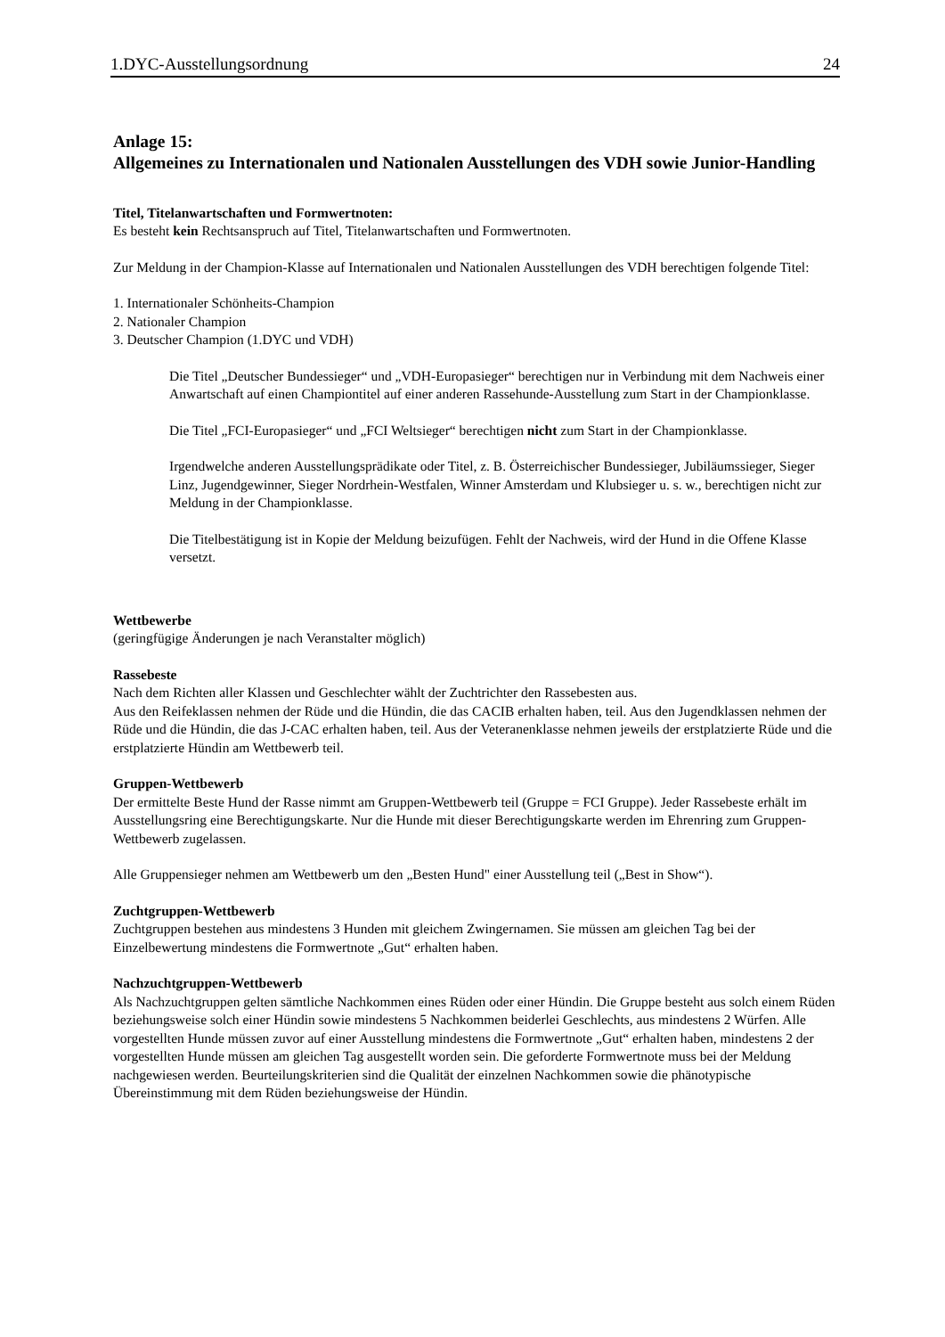1.DYC-Ausstellungsordnung 24
Anlage 15:
Allgemeines zu Internationalen und Nationalen Ausstellungen des VDH sowie Junior-Handling
Titel, Titelanwartschaften und Formwertnoten:
Es besteht kein Rechtsanspruch auf Titel, Titelanwartschaften und Formwertnoten.
Zur Meldung in der Champion-Klasse auf Internationalen und Nationalen Ausstellungen des VDH berechtigen folgende Titel:
1. Internationaler Schönheits-Champion
2. Nationaler Champion
3. Deutscher Champion (1.DYC und VDH)
Die Titel „Deutscher Bundessieger“ und „VDH-Europasieger“ berechtigen nur in Verbindung mit dem Nachweis einer Anwartschaft auf einen Championtitel auf einer anderen Rassehunde-Ausstellung zum Start in der Championklasse.
Die Titel „FCI-Europasieger“ und „FCI Weltsieger“ berechtigen nicht zum Start in der Championklasse.
Irgendwelche anderen Ausstellungsprädikate oder Titel, z. B. Österreichischer Bundessieger, Jubiläumssieger, Sieger Linz, Jugendgewinner, Sieger Nordrhein-Westfalen, Winner Amsterdam und Klubsieger u. s. w., berechtigen nicht zur Meldung in der Championklasse.
Die Titelbestätigung ist in Kopie der Meldung beizufügen. Fehlt der Nachweis, wird der Hund in die Offene Klasse versetzt.
Wettbewerbe
(geringfügige Änderungen je nach Veranstalter möglich)
Rassebeste
Nach dem Richten aller Klassen und Geschlechter wählt der Zuchtrichter den Rassebesten aus.
Aus den Reifeklassen nehmen der Rüde und die Hündin, die das CACIB erhalten haben, teil. Aus den Jugendklassen nehmen der Rüde und die Hündin, die das J-CAC erhalten haben, teil. Aus der Veteranenklasse nehmen jeweils der erstplatzierte Rüde und die erstplatzierte Hündin am Wettbewerb teil.
Gruppen-Wettbewerb
Der ermittelte Beste Hund der Rasse nimmt am Gruppen-Wettbewerb teil (Gruppe = FCI Gruppe). Jeder Rassebeste erhält im Ausstellungsring eine Berechtigungskarte. Nur die Hunde mit dieser Berechtigungskarte werden im Ehrenring zum Gruppen-Wettbewerb zugelassen.
Alle Gruppensieger nehmen am Wettbewerb um den „Besten Hund" einer Ausstellung teil („Best in Show“).
Zuchtgruppen-Wettbewerb
Zuchtgruppen bestehen aus mindestens 3 Hunden mit gleichem Zwingernamen. Sie müssen am gleichen Tag bei der Einzelbewertung mindestens die Formwertnote „Gut“ erhalten haben.
Nachzuchtgruppen-Wettbewerb
Als Nachzuchtgruppen gelten sämtliche Nachkommen eines Rüden oder einer Hündin. Die Gruppe besteht aus solch einem Rüden beziehungsweise solch einer Hündin sowie mindestens 5 Nachkommen beiderlei Geschlechts, aus mindestens 2 Würfen. Alle vorgestellten Hunde müssen zuvor auf einer Ausstellung mindestens die Formwertnote „Gut“ erhalten haben, mindestens 2 der vorgestellten Hunde müssen am gleichen Tag ausgestellt worden sein. Die geforderte Formwertnote muss bei der Meldung nachgewiesen werden. Beurteilungskriterien sind die Qualität der einzelnen Nachkommen sowie die phänotypische Übereinstimmung mit dem Rüden beziehungsweise der Hündin.